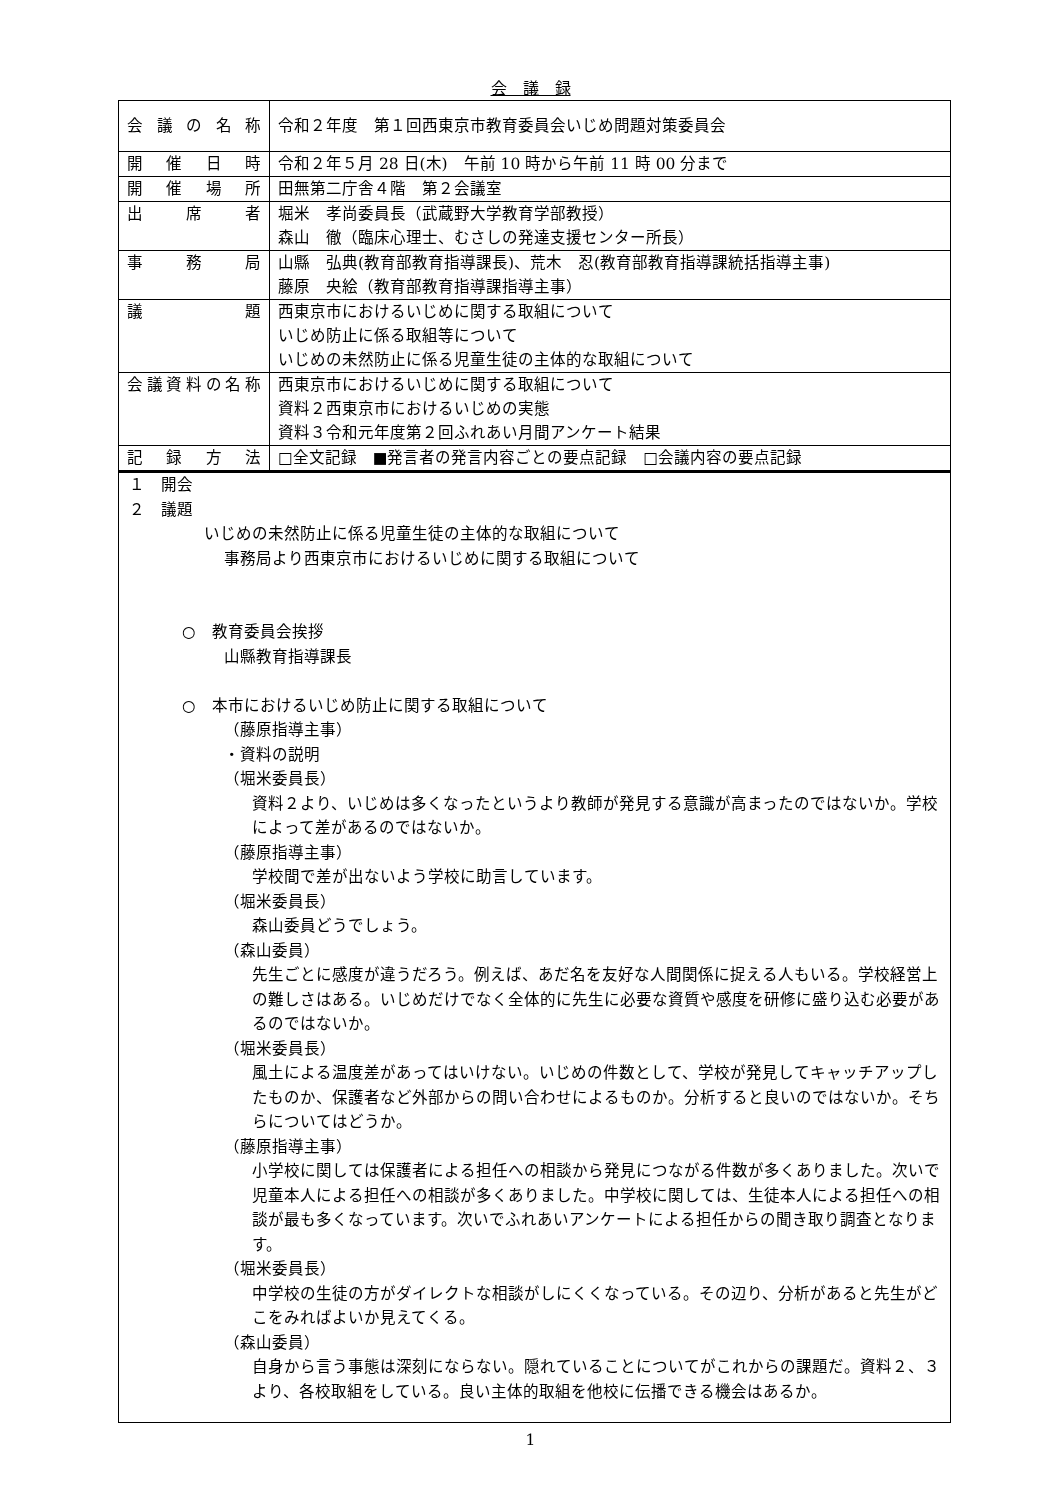会　議　録
| 会議の名称 | 令和２年度 第１回西東京市教育委員会いじめ問題対策委員会 |
| 開催日時 | 令和２年５月 28 日(木) 午前 10 時から午前 11 時 00 分まで |
| 開催場所 | 田無第二庁舎４階 第２会議室 |
| 出席者 | 堀米 孝尚委員長（武蔵野大学教育学部教授） 森山 徹（臨床心理士、むさしの発達支援センター所長） |
| 事務局 | 山縣 弘典(教育部教育指導課長)、荒木 忍(教育部教育指導課統括指導主事) 藤原 央絵（教育部教育指導課指導主事） |
| 議題 | 西東京市におけるいじめに関する取組について いじめ防止に係る取組等について いじめの未然防止に係る児童生徒の主体的な取組について |
| 会議資料の名称 | 西東京市におけるいじめに関する取組について 資料２西東京市におけるいじめの実態 資料３令和元年度第２回ふれあい月間アンケート結果 |
| 記録方法 | □全文記録 ■発言者の発言内容ごとの要点記録 □会議内容の要点記録 |
１　開会
２　議題
いじめの未然防止に係る児童生徒の主体的な取組について
事務局より西東京市におけるいじめに関する取組について
○　教育委員会挨拶
山縣教育指導課長
○　本市におけるいじめ防止に関する取組について
（藤原指導主事）
・資料の説明
（堀米委員長）
資料２より、いじめは多くなったというより教師が発見する意識が高まったのではないか。学校によって差があるのではないか。
（藤原指導主事）
学校間で差が出ないよう学校に助言しています。
（堀米委員長）
森山委員どうでしょう。
（森山委員）
先生ごとに感度が違うだろう。例えば、あだ名を友好な人間関係に捉える人もいる。学校経営上の難しさはある。いじめだけでなく全体的に先生に必要な資質や感度を研修に盛り込む必要があるのではないか。
（堀米委員長）
風土による温度差があってはいけない。いじめの件数として、学校が発見してキャッチアップしたものか、保護者など外部からの問い合わせによるものか。分析すると良いのではないか。そちらについてはどうか。
（藤原指導主事）
小学校に関しては保護者による担任への相談から発見につながる件数が多くありました。次いで児童本人による担任への相談が多くありました。中学校に関しては、生徒本人による担任への相談が最も多くなっています。次いでふれあいアンケートによる担任からの聞き取り調査となります。
（堀米委員長）
中学校の生徒の方がダイレクトな相談がしにくくなっている。その辺り、分析があると先生がどこをみればよいか見えてくる。
（森山委員）
自身から言う事態は深刻にならない。隠れていることについてがこれからの課題だ。資料２、３より、各校取組をしている。良い主体的取組を他校に伝播できる機会はあるか。
1